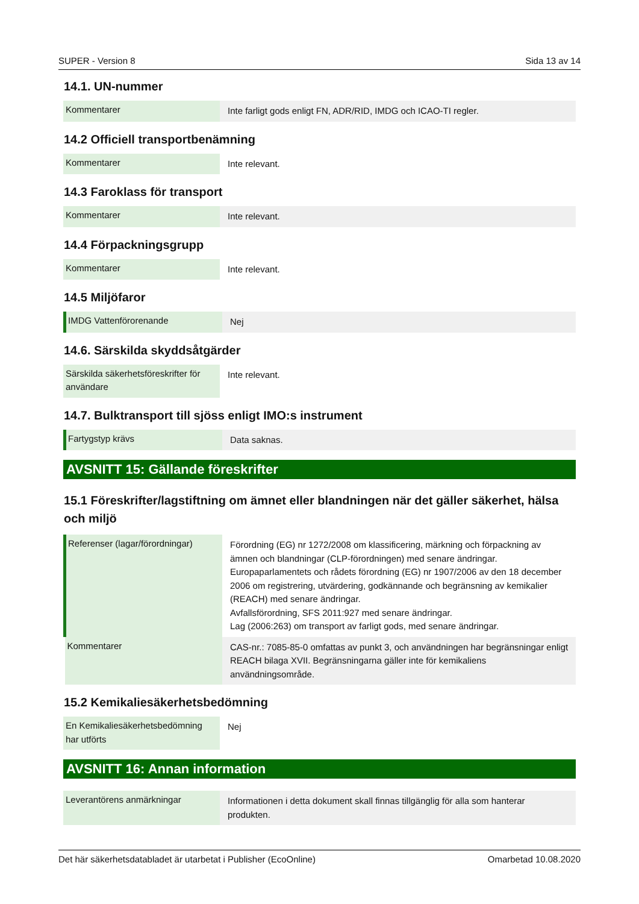SUPER - Version 8 Sida 13 av 14
14.1. UN-nummer
| Kommentarer | Inte farligt gods enligt FN, ADR/RID, IMDG och ICAO-TI regler. |
14.2 Officiell transportbenämning
| Kommentarer | Inte relevant. |
14.3 Faroklass för transport
| Kommentarer | Inte relevant. |
14.4 Förpackningsgrupp
| Kommentarer | Inte relevant. |
14.5 Miljöfaror
| IMDG Vattenförorenande | Nej |
14.6. Särskilda skyddsåtgärder
| Särskilda säkerhetsföreskrifter för användare | Inte relevant. |
14.7. Bulktransport till sjöss enligt IMO:s instrument
| Fartygstyp krävs | Data saknas. |
AVSNITT 15: Gällande föreskrifter
15.1 Föreskrifter/lagstiftning om ämnet eller blandningen när det gäller säkerhet, hälsa och miljö
| Referenser (lagar/förordningar) | Förordning (EG) nr 1272/2008 om klassificering, märkning och förpackning av ämnen och blandningar (CLP-förordningen) med senare ändringar. Europaparlamentets och rådets förordning (EG) nr 1907/2006 av den 18 december 2006 om registrering, utvärdering, godkännande och begränsning av kemikalier (REACH) med senare ändringar. Avfallsförordning, SFS 2011:927 med senare ändringar. Lag (2006:263) om transport av farligt gods, med senare ändringar. |
| Kommentarer | CAS-nr.: 7085-85-0 omfattas av punkt 3, och användningen har begränsningar enligt REACH bilaga XVII. Begränsningarna gäller inte för kemikaliens användningsområde. |
15.2 Kemikaliesäkerhetsbedömning
| En Kemikaliesäkerhetsbedömning har utförts | Nej |
AVSNITT 16: Annan information
| Leverantörens anmärkningar | Informationen i detta dokument skall finnas tillgänglig för alla som hanterar produkten. |
Det här säkerhetsdatabladet är utarbetat i Publisher (EcoOnline) Omarbetad 10.08.2020